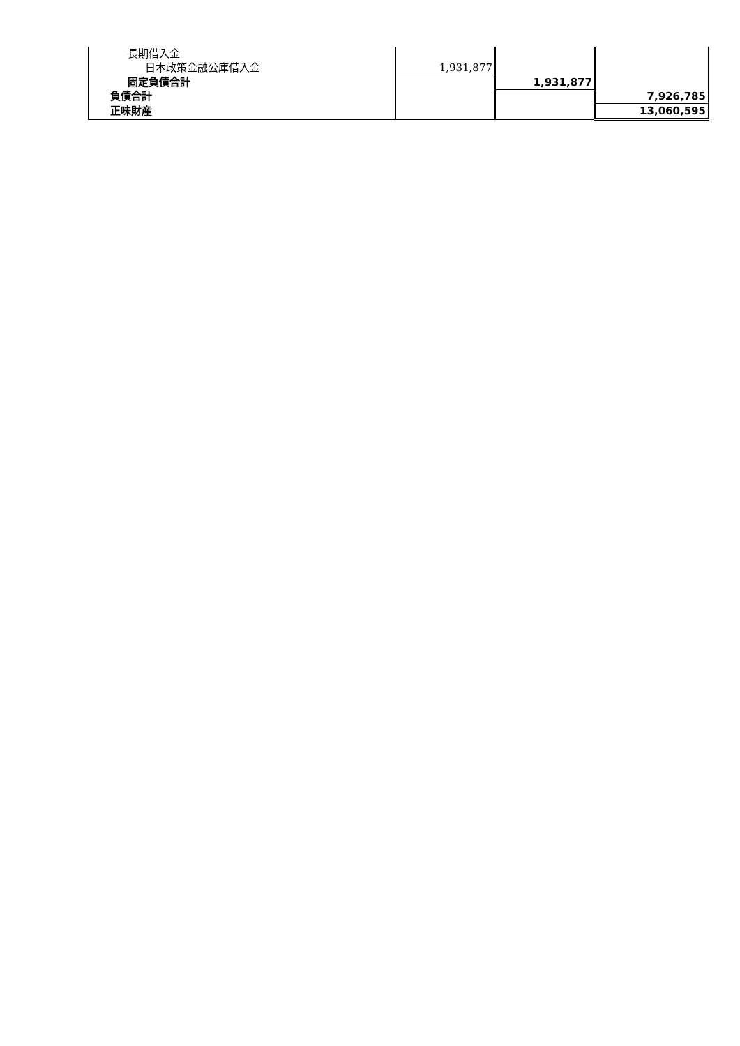| 長期借入金 | | | |
| 日本政策金融公庫借入金 | 1,931,877 | | |
| 固定負債合計 | | 1,931,877 | |
| 負債合計 | | | 7,926,785 |
| 正味財産 | | | 13,060,595 |